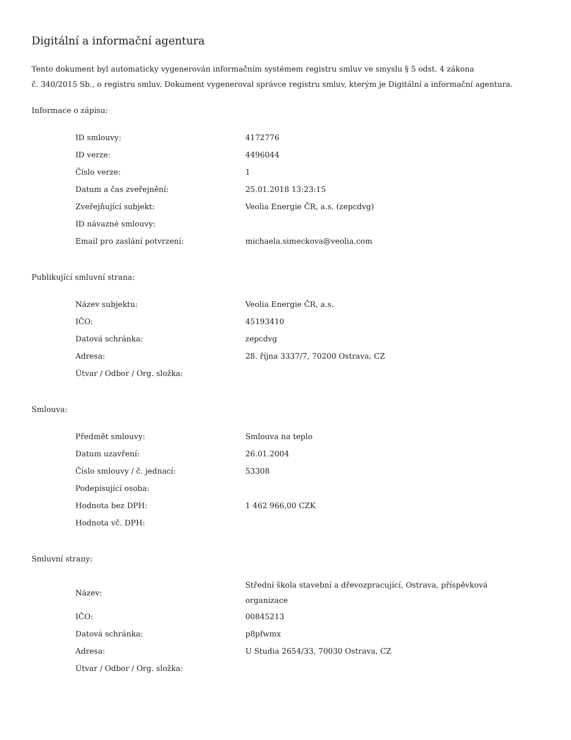Digitální a informační agentura
Tento dokument byl automaticky vygenerován informačním systémem registru smluv ve smyslu § 5 odst. 4 zákona
č. 340/2015 Sb., o registru smluv. Dokument vygeneroval správce registru smluv, kterým je Digitální a informační agentura.
Informace o zápisu:
| ID smlouvy: | 4172776 |
| ID verze: | 4496044 |
| Číslo verze: | 1 |
| Datum a čas zveřejnění: | 25.01.2018 13:23:15 |
| Zveřejňující subjekt: | Veolia Energie ČR, a.s. (zepcdvg) |
| ID návazné smlouvy: | |
| Email pro zaslání potvrzení: | michaela.simeckova@veolia.com |
Publikující smluvní strana:
| Název subjektu: | Veolia Energie ČR, a.s. |
| IČO: | 45193410 |
| Datová schránka: | zepcdvg |
| Adresa: | 28. října 3337/7, 70200 Ostrava, CZ |
| Útvar / Odbor / Org. složka: | |
Smlouva:
| Předmět smlouvy: | Smlouva na teplo |
| Datum uzavření: | 26.01.2004 |
| Číslo smlouvy / č. jednací: | 53308 |
| Podepisující osoba: | |
| Hodnota bez DPH: | 1 462 966,00 CZK |
| Hodnota vč. DPH: | |
Smluvní strany:
| Název: | Střední škola stavební a dřevozpracující, Ostrava, příspěvková organizace |
| IČO: | 00845213 |
| Datová schránka: | p8pfwmx |
| Adresa: | U Studia 2654/33, 70030 Ostrava, CZ |
| Útvar / Odbor / Org. složka: | |